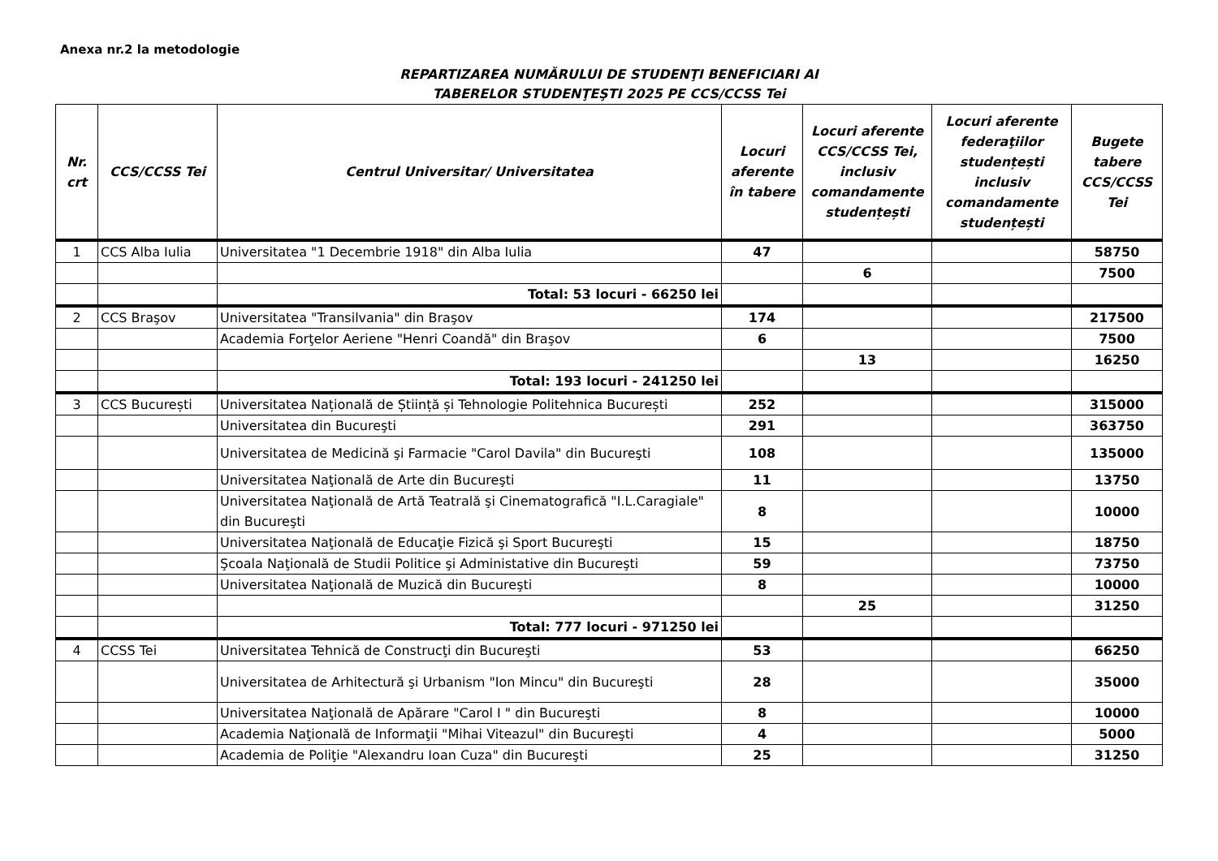Anexa nr.2 la metodologie
REPARTIZAREA NUMĂRULUI DE STUDENŢI BENEFICIARI AI
TABERELOR STUDENŢEŞTI 2025 PE CCS/CCSS Tei
| Nr. crt | CCS/CCSS Tei | Centrul Universitar/ Universitatea | Locuri aferente în tabere | Locuri aferente CCS/CCSS Tei, inclusiv comandamente studențești | Locuri aferente federaţiilor studențești inclusiv comandamente studențești | Bugete tabere CCS/CCSS Tei |
| --- | --- | --- | --- | --- | --- | --- |
| 1 | CCS Alba Iulia | Universitatea "1 Decembrie 1918" din Alba Iulia | 47 | | | 58750 |
| | | | | 6 | | 7500 |
| | | Total: 53 locuri - 66250 lei | | | | |
| 2 | CCS Braşov | Universitatea "Transilvania" din Braşov | 174 | | | 217500 |
| | | Academia Forţelor Aeriene "Henri Coandă" din Braşov | 6 | | | 7500 |
| | | | | 13 | | 16250 |
| | | Total: 193 locuri - 241250 lei | | | | |
| 3 | CCS București | Universitatea Națională de Știință și Tehnologie Politehnica București | 252 | | | 315000 |
| | | Universitatea din Bucureşti | 291 | | | 363750 |
| | | Universitatea de Medicină şi Farmacie "Carol Davila" din Bucureşti | 108 | | | 135000 |
| | | Universitatea Naţională de Arte din Bucureşti | 11 | | | 13750 |
| | | Universitatea Naţională de Artă Teatrală şi Cinematografică "I.L.Caragiale" din Bucureşti | 8 | | | 10000 |
| | | Universitatea Naţională de Educaţie Fizică şi Sport Bucureşti | 15 | | | 18750 |
| | | Şcoala Naţională de Studii Politice şi Administative din Bucureşti | 59 | | | 73750 |
| | | Universitatea Naţională de Muzică din Bucureşti | 8 | | | 10000 |
| | | | | 25 | | 31250 |
| | | Total: 777 locuri - 971250 lei | | | | |
| 4 | CCSS Tei | Universitatea Tehnică de Construcţi din Bucureşti | 53 | | | 66250 |
| | | Universitatea de Arhitectură şi Urbanism "Ion Mincu" din Bucureşti | 28 | | | 35000 |
| | | Universitatea Naţională de Apărare "Carol I " din Bucureşti | 8 | | | 10000 |
| | | Academia Naţională de Informaţii "Mihai Viteazul" din Bucureşti | 4 | | | 5000 |
| | | Academia de Poliţie "Alexandru Ioan Cuza" din Bucureşti | 25 | | | 31250 |